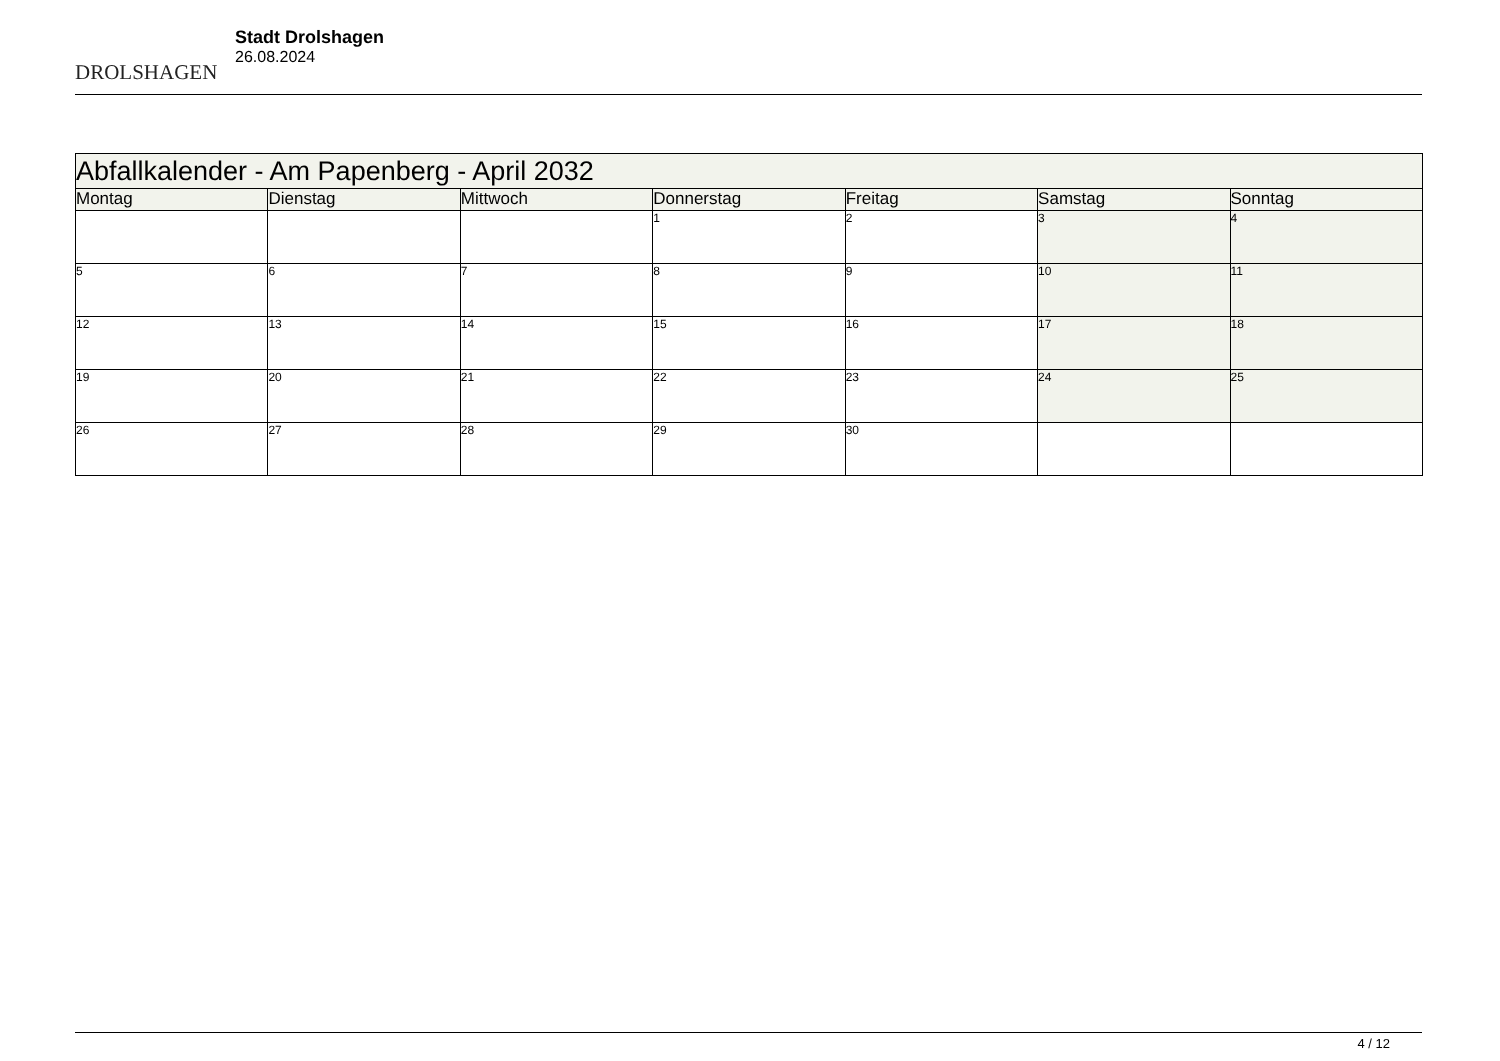DROLSHAGEN
Stadt Drolshagen
26.08.2024
| Abfallkalender - Am Papenberg - April 2032 | | | | | | |
| Montag | Dienstag | Mittwoch | Donnerstag | Freitag | Samstag | Sonntag |
| | | | 1 | 2 | 3 | 4 |
| 5 | 6 | 7 | 8 | 9 | 10 | 11 |
| 12 | 13 | 14 | 15 | 16 | 17 | 18 |
| 19 | 20 | 21 | 22 | 23 | 24 | 25 |
| 26 | 27 | 28 | 29 | 30 | | |
4 / 12